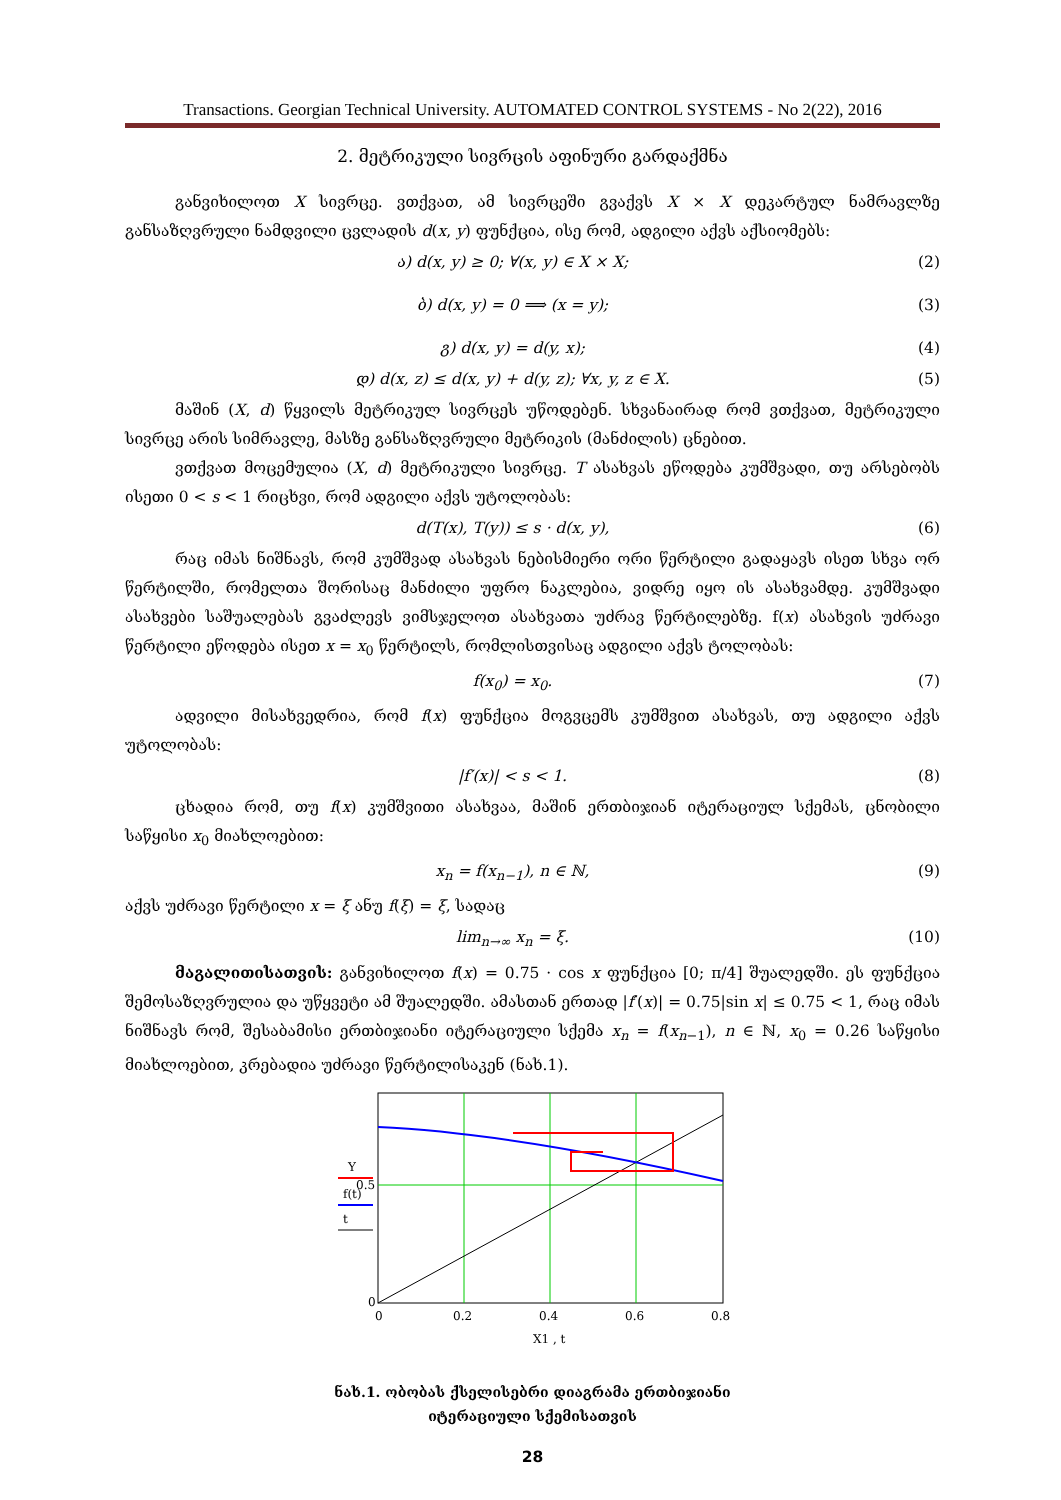Transactions. Georgian Technical University. AUTOMATED CONTROL SYSTEMS - No 2(22), 2016
2. მეტრიკული სივრცის აფინური გარდაქმნა
განვიხილოთ X სივრცე. ვთქვათ, ამ სივრცეში გვაქვს X × X დეკარტულ ნამრავლზე განსაზღვრული ნამდვილი ცვლადის d(x, y) ფუნქცია, ისე რომ, ადგილი აქვს აქსიომებს:
ა) d(x, y) ≥ 0; ∀(x, y) ∈ X × X; (2)
ბ) d(x, y) = 0 ⟹ (x = y); (3)
გ) d(x, y) = d(y, x); (4)
დ) d(x, z) ≤ d(x, y) + d(y, z); ∀x, y, z ∈ X. (5)
მაშინ (X, d) წყვილს მეტრიკულ სივრცეს უწოდებენ. სხვანაირად რომ ვთქვათ, მეტრიკული სივრცე არის სიმრავლე, მასზე განსაზღვრული მეტრიკის (მანძილის) ცნებით.
ვთქვათ მოცემულია (X, d) მეტრიკული სივრცე. T ასახვას ეწოდება კუმშვადი, თუ არსებობს ისეთი 0 < s < 1 რიცხვი, რომ ადგილი აქვს უტოლობას:
d(T(x), T(y)) ≤ s · d(x, y), (6)
რაც იმას ნიშნავს, რომ კუმშვად ასახვას ნებისმიერი ორი წერტილი გადაყავს ისეთ სხვა ორ წერტილში, რომელთა შორისაც მანძილი უფრო ნაკლებია, ვიდრე იყო ის ასახვამდე. კუმშვადი ასახვები საშუალებას გვაძლევს ვიმსჯელოთ ასახვათა უძრავ წერტილებზე. f(x) ასახვის უძრავი წერტილი ეწოდება ისეთ x = x<sub>0</sub> წერტილს, რომლისთვისაც ადგილი აქვს ტოლობას:
f(x<sub>0</sub>) = x<sub>0</sub>. (7)
ადვილი მისახვედრია, რომ f(x) ფუნქცია მოგვცემს კუმშვით ასახვას, თუ ადგილი აქვს უტოლობას:
|f′(x)| < s < 1. (8)
ცხადია რომ, თუ f(x) კუმშვითი ასახვაა, მაშინ ერთბიჯიან იტერაციულ სქემას, ცნობილი საწყისი x<sub>0</sub> მიახლოებით:
x<sub>n</sub> = f(x<sub>n−1</sub>), n ∈ ℕ, (9)
აქვს უძრავი წერტილი x = ξ ანუ f(ξ) = ξ, სადაც
lim<sub>n→∞</sub> x<sub>n</sub> = ξ. (10)
მაგალითისათვის: განვიხილოთ f(x) = 0.75 · cos x ფუნქცია [0; π/4] შუალედში. ეს ფუნქცია შემოსაზღვრულია და უწყვეტი ამ შუალედში. ამასთან ერთად |f′(x)| = 0.75|sin x| ≤ 0.75 < 1, რაც იმას ნიშნავს რომ, შესაბამისი ერთბიჯიანი იტერაციული სქემა x<sub>n</sub> = f(x<sub>n−1</sub>), n ∈ ℕ, x<sub>0</sub> = 0.26 საწყისი მიახლოებით, კრებადია უძრავი წერტილისაკენ (ნახ.1).
Y
f(t)
t
0.5
0
0
0.2
0.4
0.6
0.8
X1 , t
ნახ.1. ობობას ქსელისებრი დიაგრამა ერთბიჯიანი
იტერაციული სქემისათვის
28